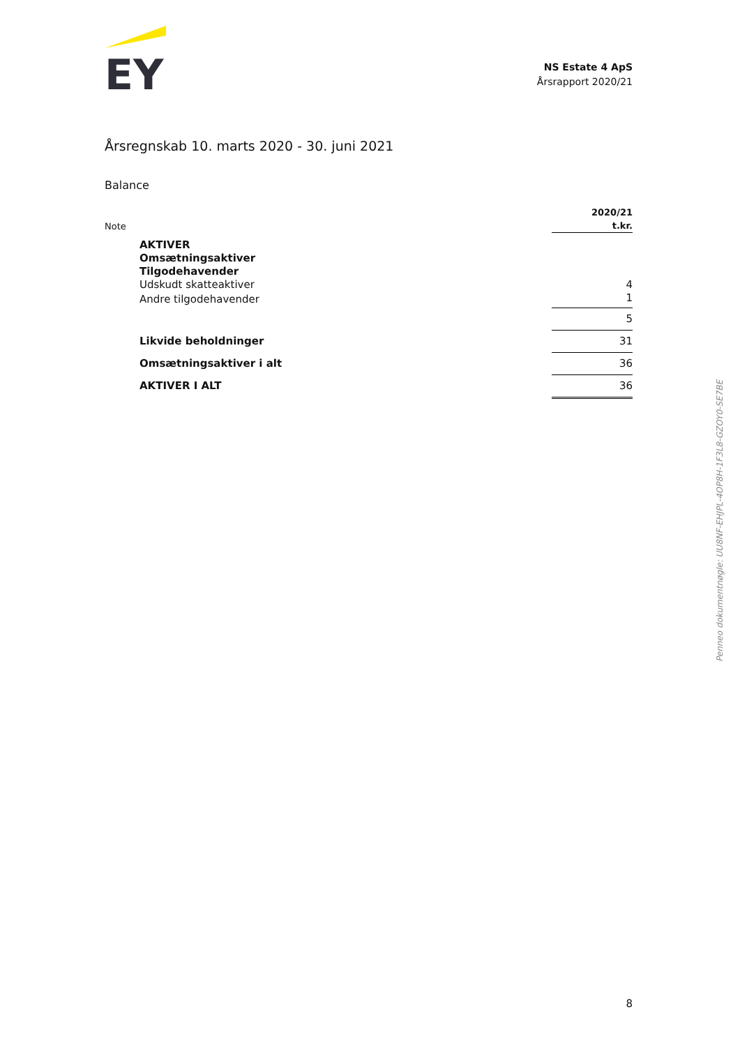EY
NS Estate 4 ApS
Årsrapport 2020/21
Årsregnskab 10. marts 2020 - 30. juni 2021
Balance
| Note | | 2020/21 t.kr. |
| | AKTIVER | |
| | Omsætningsaktiver | |
| | Tilgodehavender | |
| | Udskudt skatteaktiver | 4 |
| | Andre tilgodehavender | 1 |
| | | 5 |
| | Likvide beholdninger | 31 |
| | Omsætningsaktiver i alt | 36 |
| | AKTIVER I ALT | 36 |
Penneo dokumentnøgle: UU8NF-EHJPL-4OP8H-1F3L8-GZOY0-SE7BE
8